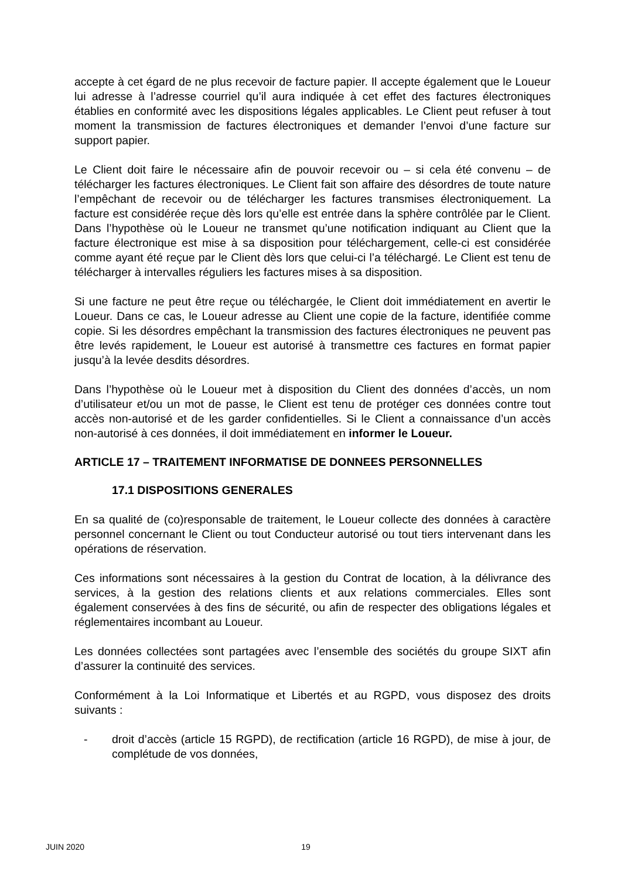accepte à cet égard de ne plus recevoir de facture papier. Il accepte également que le Loueur lui adresse à l’adresse courriel qu’il aura indiquée à cet effet des factures électroniques établies en conformité avec les dispositions légales applicables. Le Client peut refuser à tout moment la transmission de factures électroniques et demander l’envoi d’une facture sur support papier.
Le Client doit faire le nécessaire afin de pouvoir recevoir ou – si cela été convenu – de télécharger les factures électroniques. Le Client fait son affaire des désordres de toute nature l’empêchant de recevoir ou de télécharger les factures transmises électroniquement. La facture est considérée reçue dès lors qu’elle est entrée dans la sphère contrôlée par le Client. Dans l’hypothèse où le Loueur ne transmet qu’une notification indiquant au Client que la facture électronique est mise à sa disposition pour téléchargement, celle-ci est considérée comme ayant été reçue par le Client dès lors que celui-ci l’a téléchargé. Le Client est tenu de télécharger à intervalles réguliers les factures mises à sa disposition.
Si une facture ne peut être reçue ou téléchargée, le Client doit immédiatement en avertir le Loueur. Dans ce cas, le Loueur adresse au Client une copie de la facture, identifiée comme copie. Si les désordres empêchant la transmission des factures électroniques ne peuvent pas être levés rapidement, le Loueur est autorisé à transmettre ces factures en format papier jusqu’à la levée desdits désordres.
Dans l’hypothèse où le Loueur met à disposition du Client des données d’accès, un nom d’utilisateur et/ou un mot de passe, le Client est tenu de protéger ces données contre tout accès non-autorisé et de les garder confidentielles. Si le Client a connaissance d’un accès non-autorisé à ces données, il doit immédiatement en informer le Loueur.
ARTICLE 17 – TRAITEMENT INFORMATISE DE DONNEES PERSONNELLES
17.1 DISPOSITIONS GENERALES
En sa qualité de (co)responsable de traitement, le Loueur collecte des données à caractère personnel concernant le Client ou tout Conducteur autorisé ou tout tiers intervenant dans les opérations de réservation.
Ces informations sont nécessaires à la gestion du Contrat de location, à la délivrance des services, à la gestion des relations clients et aux relations commerciales. Elles sont également conservées à des fins de sécurité, ou afin de respecter des obligations légales et réglementaires incombant au Loueur.
Les données collectées sont partagées avec l’ensemble des sociétés du groupe SIXT afin d’assurer la continuité des services.
Conformément à la Loi Informatique et Libertés et au RGPD, vous disposez des droits suivants :
- droit d’accès (article 15 RGPD), de rectification (article 16 RGPD), de mise à jour, de complétude de vos données,
JUIN 2020 19